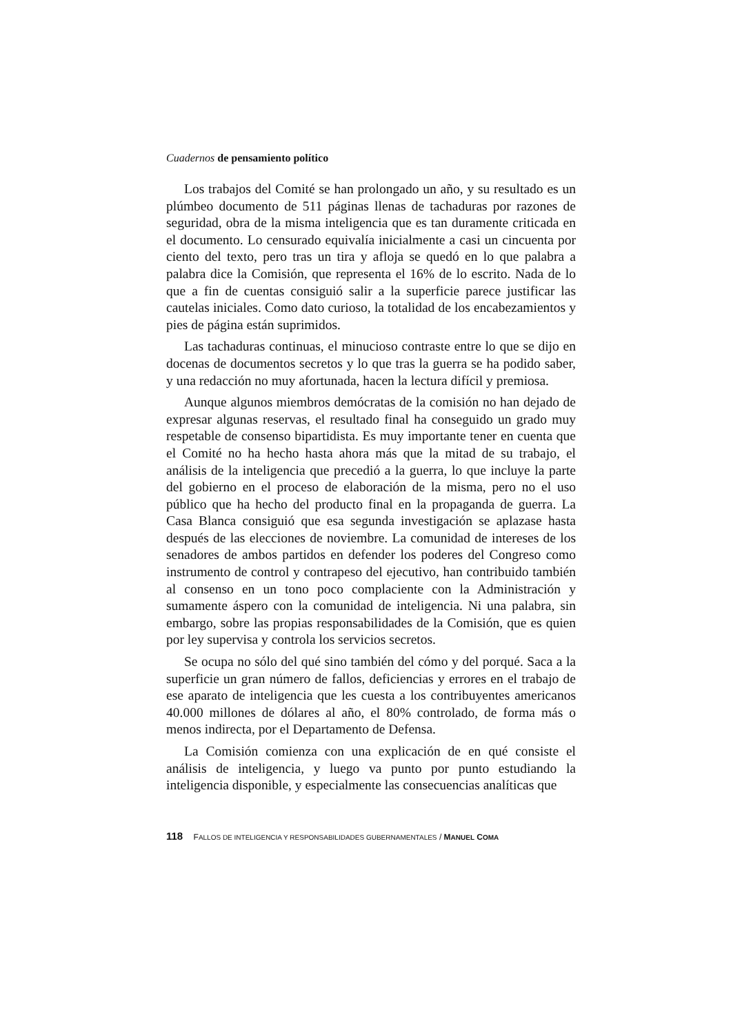Cuadernos de pensamiento político
Los trabajos del Comité se han prolongado un año, y su resultado es un plúmbeo documento de 511 páginas llenas de tachaduras por razones de seguridad, obra de la misma inteligencia que es tan duramente criticada en el documento. Lo censurado equivalía inicialmente a casi un cincuenta por ciento del texto, pero tras un tira y afloja se quedó en lo que palabra a palabra dice la Comisión, que representa el 16% de lo escrito. Nada de lo que a fin de cuentas consiguió salir a la superficie parece justificar las cautelas iniciales. Como dato curioso, la totalidad de los encabezamientos y pies de página están suprimidos.
Las tachaduras continuas, el minucioso contraste entre lo que se dijo en docenas de documentos secretos y lo que tras la guerra se ha podido saber, y una redacción no muy afortunada, hacen la lectura difícil y premiosa.
Aunque algunos miembros demócratas de la comisión no han dejado de expresar algunas reservas, el resultado final ha conseguido un grado muy respetable de consenso bipartidista. Es muy importante tener en cuenta que el Comité no ha hecho hasta ahora más que la mitad de su trabajo, el análisis de la inteligencia que precedió a la guerra, lo que incluye la parte del gobierno en el proceso de elaboración de la misma, pero no el uso público que ha hecho del producto final en la propaganda de guerra. La Casa Blanca consiguió que esa segunda investigación se aplazase hasta después de las elecciones de noviembre. La comunidad de intereses de los senadores de ambos partidos en defender los poderes del Congreso como instrumento de control y contrapeso del ejecutivo, han contribuido también al consenso en un tono poco complaciente con la Administración y sumamente áspero con la comunidad de inteligencia. Ni una palabra, sin embargo, sobre las propias responsabilidades de la Comisión, que es quien por ley supervisa y controla los servicios secretos.
Se ocupa no sólo del qué sino también del cómo y del porqué. Saca a la superficie un gran número de fallos, deficiencias y errores en el trabajo de ese aparato de inteligencia que les cuesta a los contribuyentes americanos 40.000 millones de dólares al año, el 80% controlado, de forma más o menos indirecta, por el Departamento de Defensa.
La Comisión comienza con una explicación de en qué consiste el análisis de inteligencia, y luego va punto por punto estudiando la inteligencia disponible, y especialmente las consecuencias analíticas que
118 FALLOS DE INTELIGENCIA Y RESPONSABILIDADES GUBERNAMENTALES / MANUEL COMA